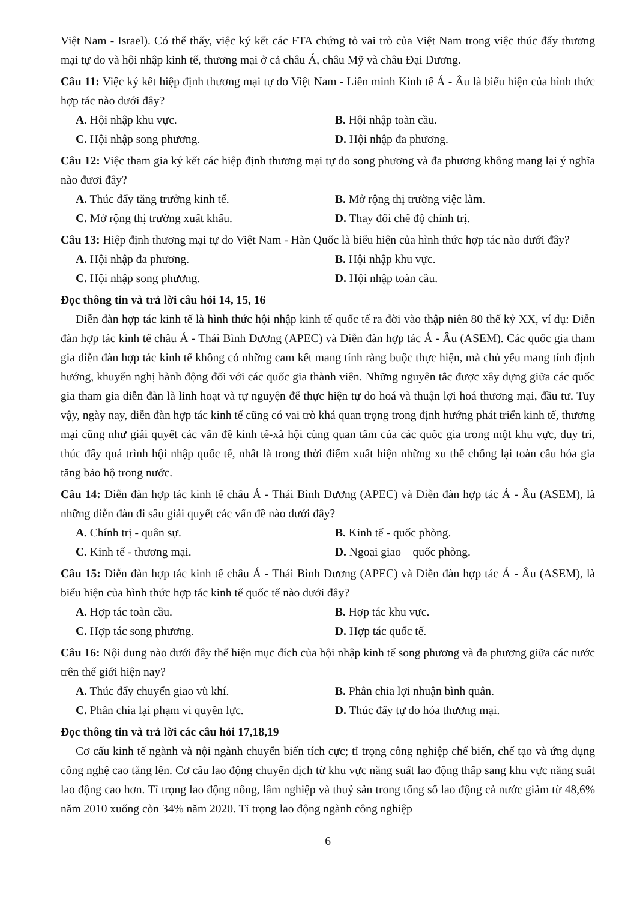Việt Nam - Israel). Có thể thấy, việc ký kết các FTA chứng tỏ vai trò của Việt Nam trong việc thúc đẩy thương mại tự do và hội nhập kinh tế, thương mại ở cả châu Á, châu Mỹ và châu Đại Dương.
Câu 11: Việc ký kết hiệp định thương mại tự do Việt Nam - Liên minh Kinh tế Á - Âu là biểu hiện của hình thức hợp tác nào dưới đây?
A. Hội nhập khu vực. B. Hội nhập toàn cầu.
C. Hội nhập song phương. D. Hội nhập đa phương.
Câu 12: Việc tham gia ký kết các hiệp định thương mại tự do song phương và đa phương không mang lại ý nghĩa nào đươi đây?
A. Thúc đẩy tăng trưởng kinh tế. B. Mở rộng thị trường việc làm.
C. Mở rộng thị trường xuất khẩu. D. Thay đổi chế độ chính trị.
Câu 13: Hiệp định thương mại tự do Việt Nam - Hàn Quốc là biểu hiện của hình thức hợp tác nào dưới đây?
A. Hội nhập đa phương. B. Hội nhập khu vực.
C. Hội nhập song phương. D. Hội nhập toàn cầu.
Đọc thông tin và trả lời câu hỏi 14, 15, 16
Diễn đàn hợp tác kinh tế là hình thức hội nhập kinh tế quốc tế ra đời vào thập niên 80 thế kỷ XX, ví dụ: Diễn đàn hợp tác kinh tế châu Á - Thái Bình Dương (APEC) và Diễn đàn hợp tác Á - Âu (ASEM). Các quốc gia tham gia diễn đàn hợp tác kinh tế không có những cam kết mang tính ràng buộc thực hiện, mà chủ yếu mang tính định hướng, khuyến nghị hành động đối với các quốc gia thành viên. Những nguyên tắc được xây dựng giữa các quốc gia tham gia diễn đàn là linh hoạt và tự nguyện để thực hiện tự do hoá và thuận lợi hoá thương mại, đầu tư. Tuy vậy, ngày nay, diễn đàn hợp tác kinh tế cũng có vai trò khá quan trọng trong định hướng phát triển kinh tế, thương mại cũng như giải quyết các vấn đề kinh tế-xã hội cùng quan tâm của các quốc gia trong một khu vực, duy trì, thúc đẩy quá trình hội nhập quốc tế, nhất là trong thời điểm xuất hiện những xu thế chống lại toàn cầu hóa gia tăng bảo hộ trong nước.
Câu 14: Diễn đàn hợp tác kinh tế châu Á - Thái Bình Dương (APEC) và Diễn đàn hợp tác Á - Âu (ASEM), là những diễn đàn đi sâu giải quyết các vấn đề nào dưới đây?
A. Chính trị - quân sự. B. Kinh tế - quốc phòng.
C. Kinh tế - thương mại. D. Ngoại giao – quốc phòng.
Câu 15: Diễn đàn hợp tác kinh tế châu Á - Thái Bình Dương (APEC) và Diễn đàn hợp tác Á - Âu (ASEM), là biểu hiện của hình thức hợp tác kinh tế quốc tế nào dưới đây?
A. Hợp tác toàn cầu. B. Hợp tác khu vực.
C. Hợp tác song phương. D. Hợp tác quốc tế.
Câu 16: Nội dung nào dưới đây thể hiện mục đích của hội nhập kinh tế song phương và đa phương giữa các nước trên thế giới hiện nay?
A. Thúc đẩy chuyển giao vũ khí. B. Phân chia lợi nhuận bình quân.
C. Phân chia lại phạm vi quyền lực. D. Thúc đẩy tự do hóa thương mại.
Đọc thông tin và trả lời các câu hỏi 17,18,19
Cơ cấu kinh tế ngành và nội ngành chuyển biến tích cực; tỉ trọng công nghiệp chế biến, chế tạo và ứng dụng công nghệ cao tăng lên. Cơ cấu lao động chuyển dịch từ khu vực năng suất lao động thấp sang khu vực năng suất lao động cao hơn. Tỉ trọng lao động nông, lâm nghiệp và thuỷ sản trong tổng số lao động cả nước giảm từ 48,6% năm 2010 xuống còn 34% năm 2020. Tỉ trọng lao động ngành công nghiệp
6